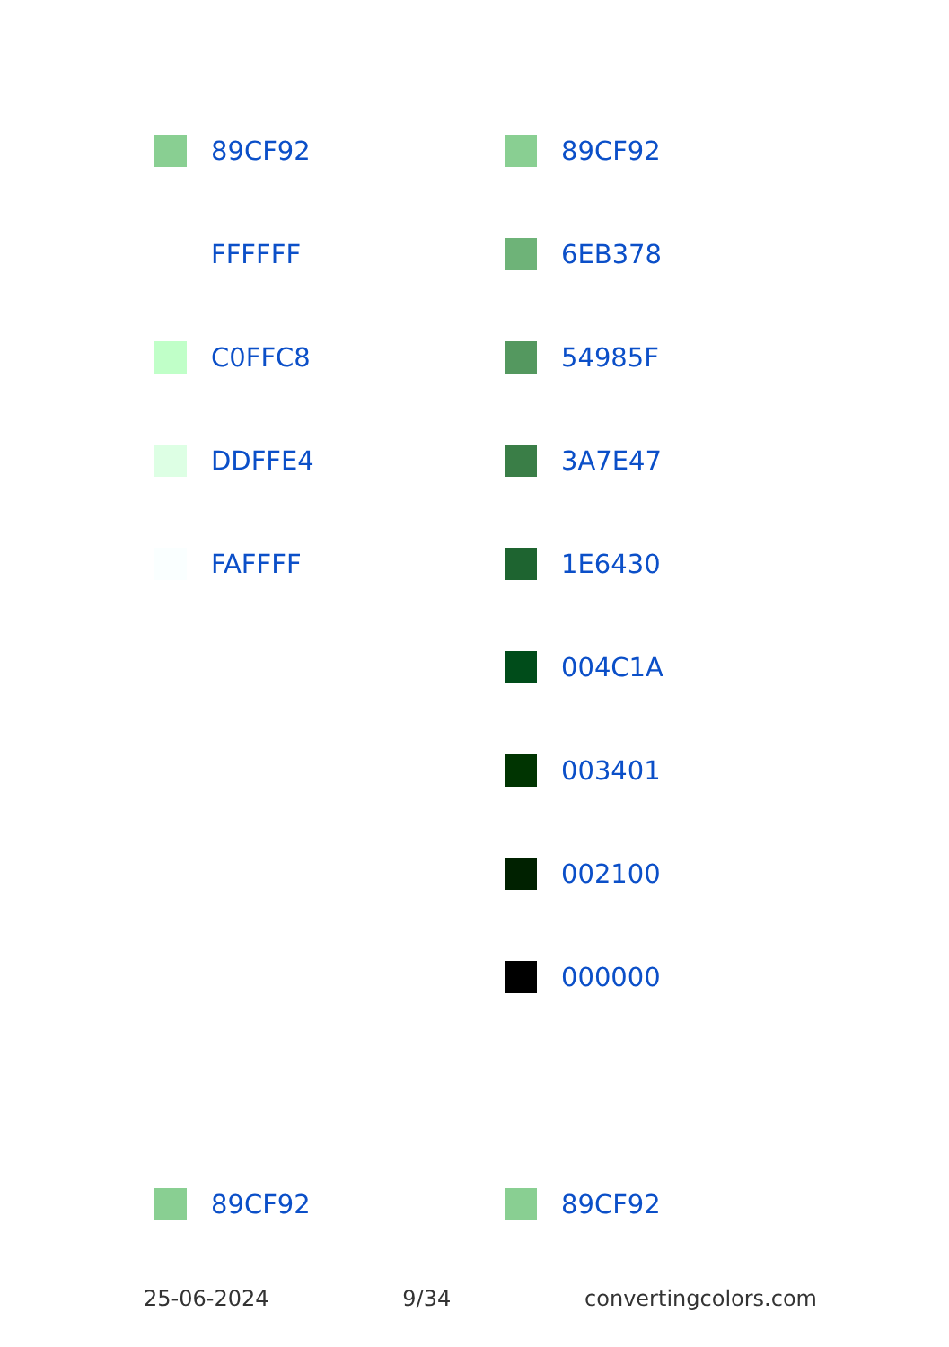89CF92
FFFFFF
C0FFC8
DDFFE4
FAFFFF
89CF92
6EB378
54985F
3A7E47
1E6430
004C1A
003401
002100
000000
89CF92 89CF92
25-06-2024 9/34 convertingcolors.com